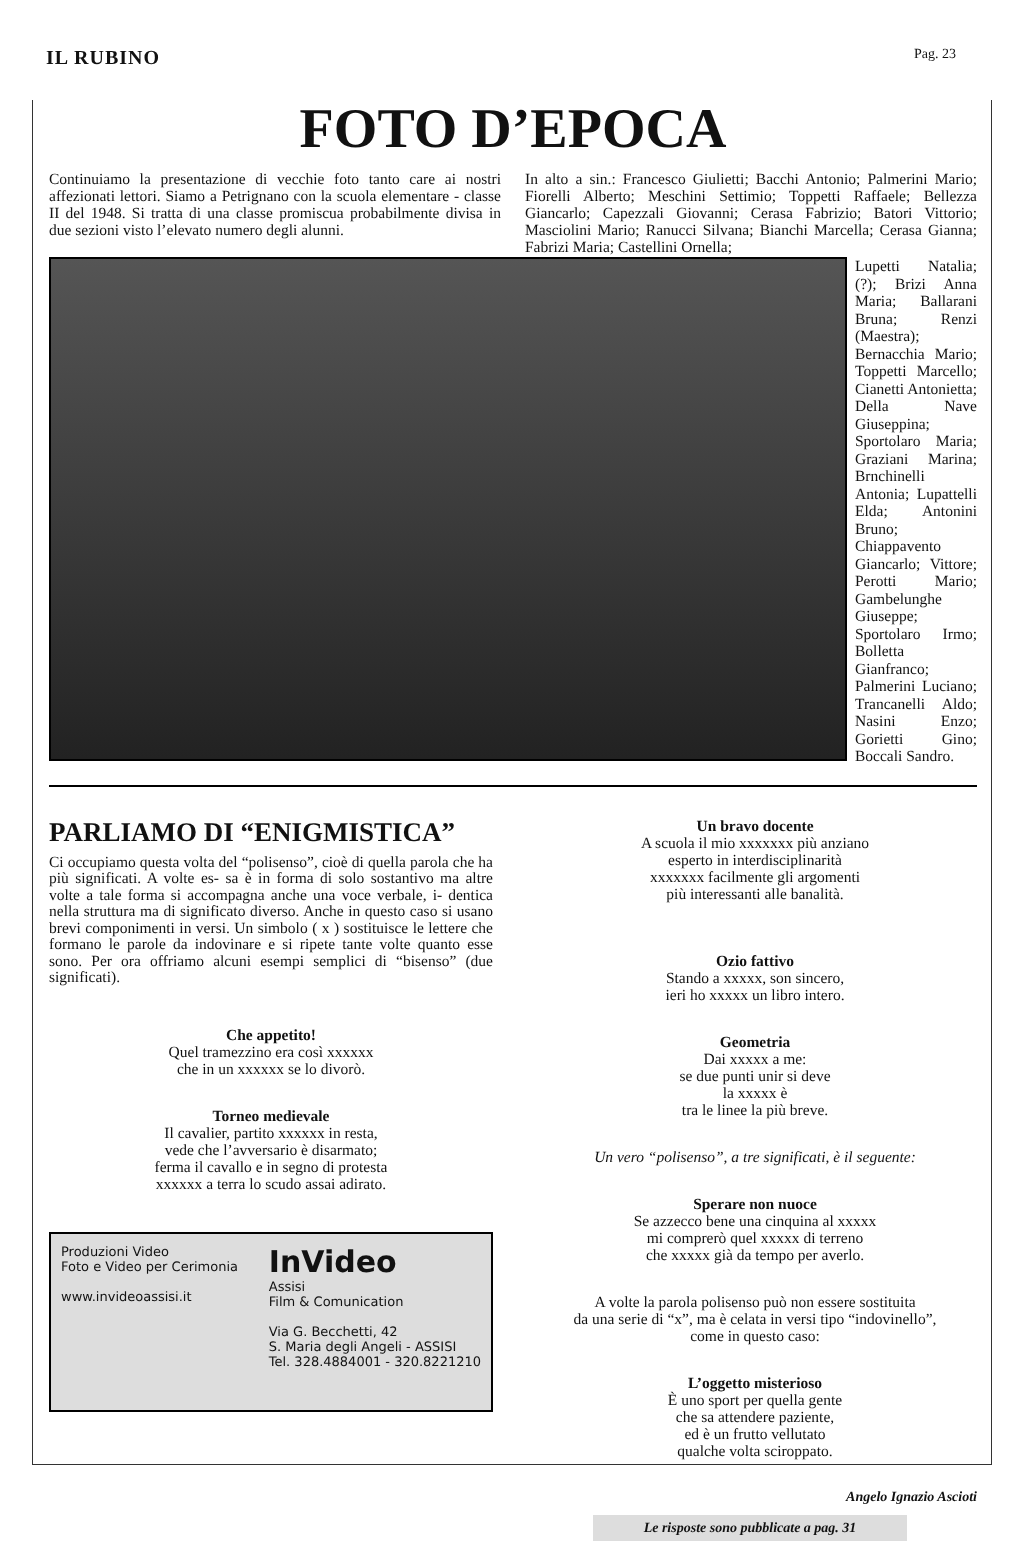IL RUBINO
Pag. 23
FOTO D’EPOCA
Continuiamo la presentazione di vecchie foto tanto care ai nostri affezionati lettori. Siamo a Petrignano con la scuola elementare - classe II del 1948. Si tratta di una classe promiscua probabilmente divisa in due sezioni visto l’elevato numero degli alunni.
In alto a sin.: Francesco Giulietti; Bacchi Antonio; Palmerini Mario; Fiorelli Alberto; Meschini Settimio; Toppetti Raffaele; Bellezza Giancarlo; Capezzali Giovanni; Cerasa Fabrizio; Batori Vittorio; Masciolini Mario; Ranucci Silvana; Bianchi Marcella; Cerasa Gianna; Fabrizi Maria; Castellini Ornella;
Lupetti Natalia; (?); Brizi Anna Maria; Ballarani Bruna; Renzi (Maestra); Bernacchia Mario; Toppetti Marcello; Cianetti Antonietta; Della Nave Giuseppina; Sportolaro Maria; Graziani Marina; Brnchinelli Antonia; Lupattelli Elda; Antonini Bruno; Chiappavento Giancarlo; Vittore; Perotti Mario; Gambelunghe Giuseppe; Sportolaro Irmo; Bolletta Gianfranco; Palmerini Luciano; Trancanelli Aldo; Nasini Enzo; Gorietti Gino; Boccali Sandro.
PARLIAMO DI “ENIGMISTICA”
Ci occupiamo questa volta del “polisenso”, cioè di quella parola che ha più significati. A volte es- sa è in forma di solo sostantivo ma altre volte a tale forma si accompagna anche una voce verbale, i- dentica nella struttura ma di significato diverso. Anche in questo caso si usano brevi componimenti in versi. Un simbolo ( x ) sostituisce le lettere che formano le parole da indovinare e si ripete tante volte quanto esse sono. Per ora offriamo alcuni esempi semplici di “bisenso” (due significati).
Che appetito!
Quel tramezzino era così xxxxxx
che in un xxxxxx se lo divorò.
Torneo medievale
Il cavalier, partito xxxxxx in resta,
vede che l’avversario è disarmato;
ferma il cavallo e in segno di protesta
xxxxxx a terra lo scudo assai adirato.
Produzioni Video
Foto e Video per Cerimonia
www.invideoassisi.it
InVideo
Assisi
Film & Comunication
Via G. Becchetti, 42
S. Maria degli Angeli - ASSISI
Tel. 328.4884001 - 320.8221210
Un bravo docente
A scuola il mio xxxxxxx più anziano
esperto in interdisciplinarità
xxxxxxx facilmente gli argomenti
più interessanti alle banalità.
Ozio fattivo
Stando a xxxxx, son sincero,
ieri ho xxxxx un libro intero.
Geometria
Dai xxxxx a me:
se due punti unir si deve
la xxxxx è
tra le linee la più breve.
Un vero “polisenso”, a tre significati, è il seguente:
Sperare non nuoce
Se azzecco bene una cinquina al xxxxx
mi comprerò quel xxxxx di terreno
che xxxxx già da tempo per averlo.
A volte la parola polisenso può non essere sostituita
da una serie di “x”, ma è celata in versi tipo “indovinello”,
come in questo caso:
L’oggetto misterioso
È uno sport per quella gente
che sa attendere paziente,
ed è un frutto vellutato
qualche volta sciroppato.
Angelo Ignazio Ascioti
Le risposte sono pubblicate a pag. 31